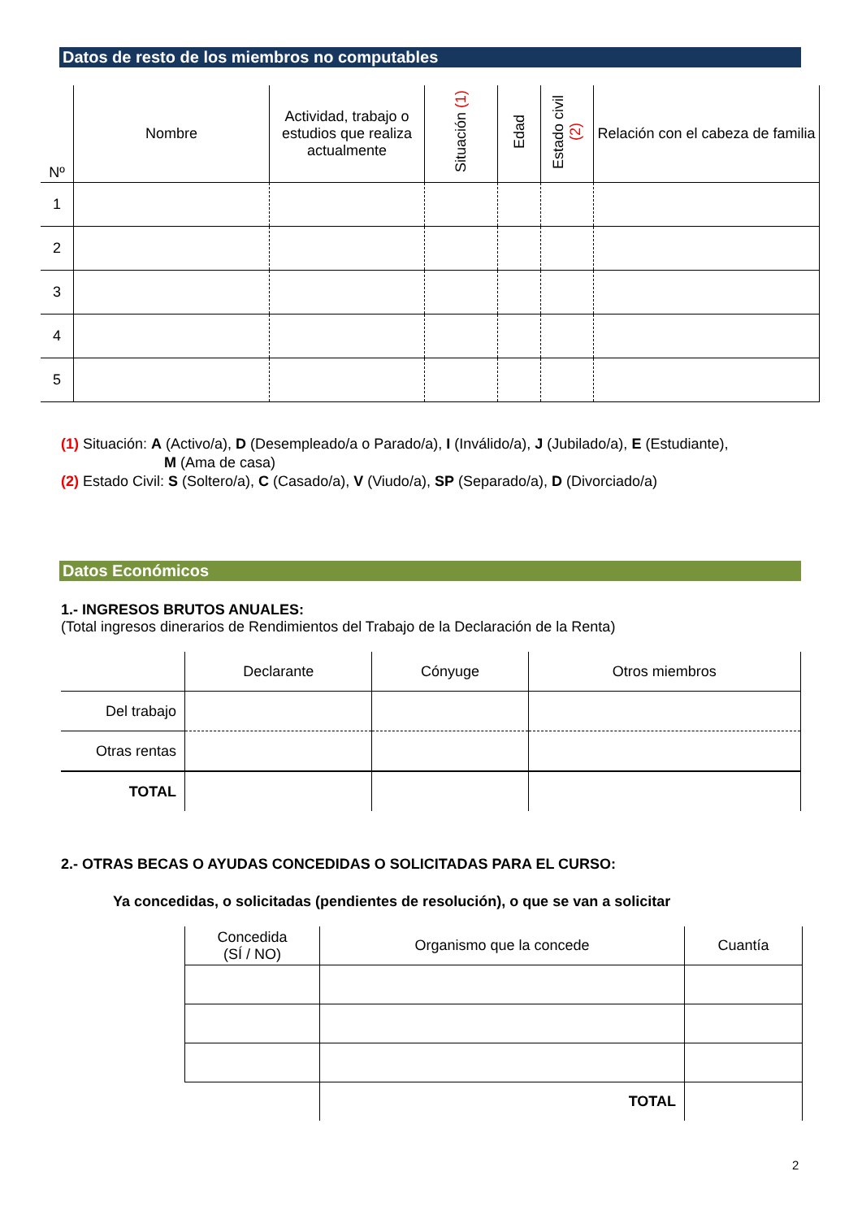Datos de resto de los miembros no computables
| Nº | Nombre | Actividad, trabajo o estudios que realiza actualmente | Situación (1) | Edad | Estado civil (2) | Relación con el cabeza de familia |
| --- | --- | --- | --- | --- | --- | --- |
| 1 | | | | | | |
| 2 | | | | | | |
| 3 | | | | | | |
| 4 | | | | | | |
| 5 | | | | | | |
(1) Situación: A (Activo/a), D (Desempleado/a o Parado/a), I (Inválido/a), J (Jubilado/a), E (Estudiante),
M (Ama de casa)
(2) Estado Civil: S (Soltero/a), C (Casado/a), V (Viudo/a), SP (Separado/a), D (Divorciado/a)
Datos Económicos
1.- INGRESOS BRUTOS ANUALES:
(Total ingresos dinerarios de Rendimientos del Trabajo de la Declaración de la Renta)
| | Declarante | Cónyuge | Otros miembros |
| Del trabajo | | | |
| Otras rentas | | | |
| TOTAL | | | |
2.- OTRAS BECAS O AYUDAS CONCEDIDAS O SOLICITADAS PARA EL CURSO:
Ya concedidas, o solicitadas (pendientes de resolución), o que se van a solicitar
| Concedida (SÍ / NO) | Organismo que la concede | Cuantía |
| | TOTAL | |
2